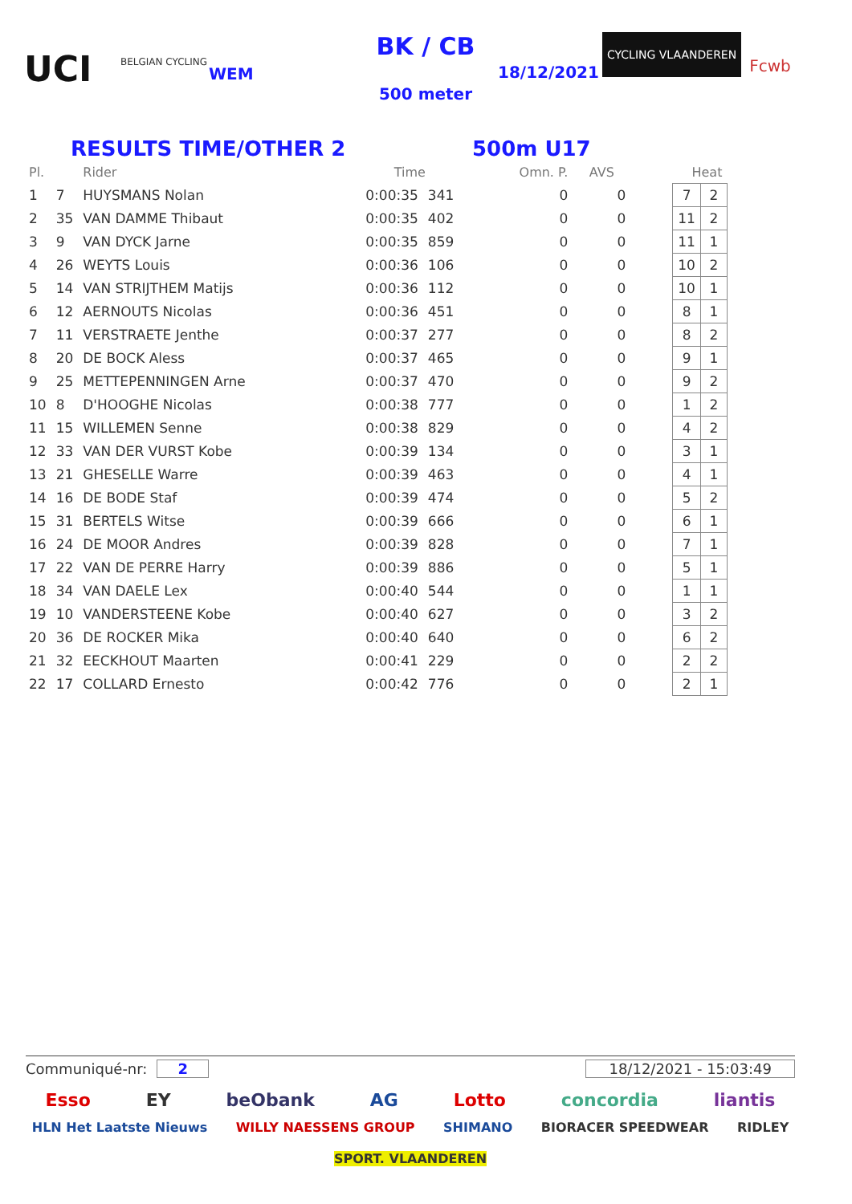UCI
BELGIAN CYCLING
WEM
BK / CB
500 meter
18/12/2021
CYCLING VLAANDEREN
Fcwb
RESULTS TIME/OTHER 2 500m U17
| Pl. | | Rider | Time | | Omn. P. | AVS | Heat | | |
| --- | --- | --- | --- | --- | --- | --- | --- | --- | --- |
| 1 | 7 | HUYSMANS Nolan | 0:00:35 | 341 | 0 | 0 | | 7 | 2 |
| 2 | 35 | VAN DAMME Thibaut | 0:00:35 | 402 | 0 | 0 | | 11 | 2 |
| 3 | 9 | VAN DYCK Jarne | 0:00:35 | 859 | 0 | 0 | | 11 | 1 |
| 4 | 26 | WEYTS Louis | 0:00:36 | 106 | 0 | 0 | | 10 | 2 |
| 5 | 14 | VAN STRIJTHEM Matijs | 0:00:36 | 112 | 0 | 0 | | 10 | 1 |
| 6 | 12 | AERNOUTS Nicolas | 0:00:36 | 451 | 0 | 0 | | 8 | 1 |
| 7 | 11 | VERSTRAETE Jenthe | 0:00:37 | 277 | 0 | 0 | | 8 | 2 |
| 8 | 20 | DE BOCK Aless | 0:00:37 | 465 | 0 | 0 | | 9 | 1 |
| 9 | 25 | METTEPENNINGEN Arne | 0:00:37 | 470 | 0 | 0 | | 9 | 2 |
| 10 | 8 | D'HOOGHE Nicolas | 0:00:38 | 777 | 0 | 0 | | 1 | 2 |
| 11 | 15 | WILLEMEN Senne | 0:00:38 | 829 | 0 | 0 | | 4 | 2 |
| 12 | 33 | VAN DER VURST Kobe | 0:00:39 | 134 | 0 | 0 | | 3 | 1 |
| 13 | 21 | GHESELLE Warre | 0:00:39 | 463 | 0 | 0 | | 4 | 1 |
| 14 | 16 | DE BODE Staf | 0:00:39 | 474 | 0 | 0 | | 5 | 2 |
| 15 | 31 | BERTELS Witse | 0:00:39 | 666 | 0 | 0 | | 6 | 1 |
| 16 | 24 | DE MOOR Andres | 0:00:39 | 828 | 0 | 0 | | 7 | 1 |
| 17 | 22 | VAN DE PERRE Harry | 0:00:39 | 886 | 0 | 0 | | 5 | 1 |
| 18 | 34 | VAN DAELE Lex | 0:00:40 | 544 | 0 | 0 | | 1 | 1 |
| 19 | 10 | VANDERSTEENE Kobe | 0:00:40 | 627 | 0 | 0 | | 3 | 2 |
| 20 | 36 | DE ROCKER Mika | 0:00:40 | 640 | 0 | 0 | | 6 | 2 |
| 21 | 32 | EECKHOUT Maarten | 0:00:41 | 229 | 0 | 0 | | 2 | 2 |
| 22 | 17 | COLLARD Ernesto | 0:00:42 | 776 | 0 | 0 | | 2 | 1 |
Communiqué-nr: 2 18/12/2021 - 15:03:49
Esso EY beObank AG Lotto concordia liantis
HLN Het Laatste Nieuws WILLY NAESSENS GROUP SHIMANO BIORACER SPEEDWEAR RIDLEY SPORT. VLAANDEREN